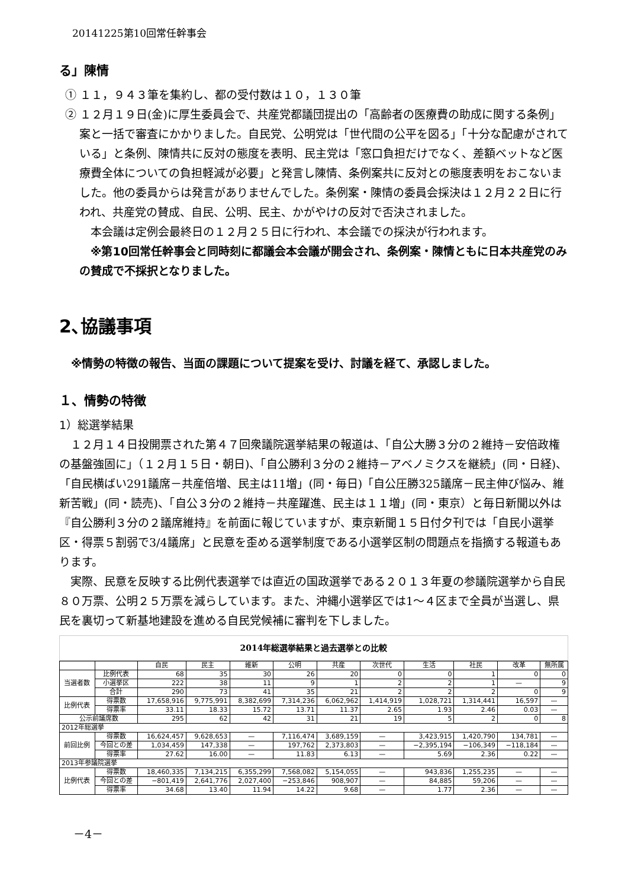20141225第10回常任幹事会
る」陳情
① １１，９４３筆を集約し、都の受付数は１０，１３０筆
② １２月１９日(金)に厚生委員会で、共産党都議団提出の「高齢者の医療費の助成に関する条例」案と一括で審査にかかりました。自民党、公明党は「世代間の公平を図る」「十分な配慮がされている」と条例、陳情共に反対の態度を表明、民主党は「窓口負担だけでなく、差額ベットなど医療費全体についての負担軽減が必要」と発言し陳情、条例案共に反対との態度表明をおこないました。他の委員からは発言がありませんでした。条例案・陳情の委員会採決は１２月２２日に行われ、共産党の賛成、自民、公明、民主、かがやけの反対で否決されました。
　本会議は定例会最終日の１２月２５日に行われ、本会議での採決が行われます。
　※第10回常任幹事会と同時刻に都議会本会議が開会され、条例案・陳情ともに日本共産党のみの賛成で不採択となりました。
2､協議事項
※情勢の特徴の報告、当面の課題について提案を受け、討議を経て、承認しました。
１、情勢の特徴
1）総選挙結果
　１２月１４日投開票された第４７回衆議院選挙結果の報道は、「自公大勝３分の２維持－安倍政権の基盤強固に」（１２月１５日・朝日)、「自公勝利３分の２維持－アベノミクスを継続」(同・日経)、「自民横ばい291議席－共産倍増、民主は11増」(同・毎日)「自公圧勝325議席－民主伸び悩み、維新苦戦」(同・読売)、「自公３分の２維持－共産躍進、民主は１１増」(同・東京）と毎日新聞以外は『自公勝利３分の２議席維持』を前面に報じていますが、東京新聞１５日付夕刊では「自民小選挙区・得票５割弱で3/4議席」と民意を歪める選挙制度である小選挙区制の問題点を指摘する報道もあります。
　実際、民意を反映する比例代表選挙では直近の国政選挙である２０１３年夏の参議院選挙から自民８０万票、公明２５万票を減らしています。また、沖縄小選挙区では1～４区まで全員が当選し、県民を裏切って新基地建設を進める自民党候補に審判を下しました。
2014年総選挙結果と過去選挙との比較
| | | 自民 | 民主 | 維新 | 公明 | 共産 | 次世代 | 生活 | 社民 | 改革 | 無所属 |
| --- | --- | --- | --- | --- | --- | --- | --- | --- | --- | --- | --- |
| 当選者数 | 比例代表 | 68 | 35 | 30 | 26 | 20 | 0 | 0 | 1 | 0 | 0 |
| | 小選挙区 | 222 | 38 | 11 | 9 | 1 | 2 | 2 | 1 | — | 9 |
| | 合計 | 290 | 73 | 41 | 35 | 21 | 2 | 2 | 2 | 0 | 9 |
| 比例代表 | 得票数 | 17,658,916 | 9,775,991 | 8,382,699 | 7,314,236 | 6,062,962 | 1,414,919 | 1,028,721 | 1,314,441 | 16,597 | — |
| | 得票率 | 33.11 | 18.33 | 15.72 | 13.71 | 11.37 | 2.65 | 1.93 | 2.46 | 0.03 | — |
| 公示前議席数 | | 295 | 62 | 42 | 31 | 21 | 19 | 5 | 2 | 0 | 8 |
| 2012年総選挙 | | | | | | | | | | | |
| 前回比例 | 得票数 | 16,624,457 | 9,628,653 | — | 7,116,474 | 3,689,159 | — | 3,423,915 | 1,420,790 | 134,781 | — |
| | 今回との差 | 1,034,459 | 147,338 | — | 197,762 | 2,373,803 | — | −2,395,194 | −106,349 | −118,184 | — |
| | 得票率 | 27.62 | 16.00 | — | 11.83 | 6.13 | — | 5.69 | 2.36 | 0.22 | — |
| 2013年参議院選挙 | | | | | | | | | | | |
| 比例代表 | 得票数 | 18,460,335 | 7,134,215 | 6,355,299 | 7,568,082 | 5,154,055 | — | 943,836 | 1,255,235 | — | — |
| | 今回との差 | −801,419 | 2,641,776 | 2,027,400 | −253,846 | 908,907 | — | 84,885 | 59,206 | — | — |
| | 得票率 | 34.68 | 13.40 | 11.94 | 14.22 | 9.68 | — | 1.77 | 2.36 | — | — |
－4－